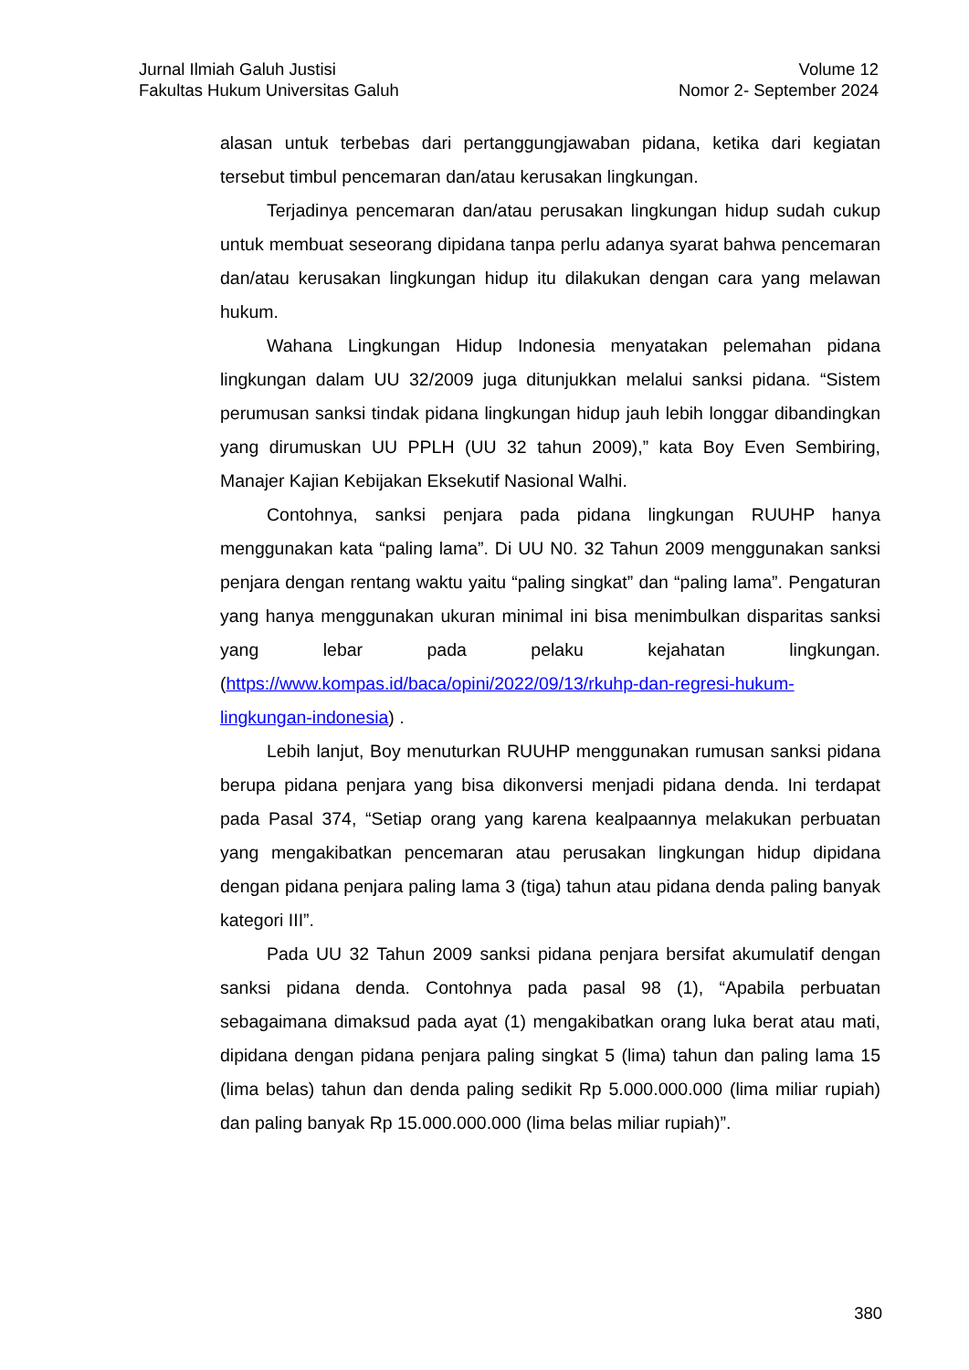Jurnal Ilmiah Galuh Justisi
Fakultas Hukum Universitas Galuh
Volume 12
Nomor 2- September 2024
alasan untuk terbebas dari pertanggungjawaban pidana, ketika dari kegiatan tersebut timbul pencemaran dan/atau kerusakan lingkungan.
Terjadinya pencemaran dan/atau perusakan lingkungan hidup sudah cukup untuk membuat seseorang dipidana tanpa perlu adanya syarat bahwa pencemaran dan/atau kerusakan lingkungan hidup itu dilakukan dengan cara yang melawan hukum.
Wahana Lingkungan Hidup Indonesia menyatakan pelemahan pidana lingkungan dalam UU 32/2009 juga ditunjukkan melalui sanksi pidana. “Sistem perumusan sanksi tindak pidana lingkungan hidup jauh lebih longgar dibandingkan yang dirumuskan UU PPLH (UU 32 tahun 2009),” kata Boy Even Sembiring, Manajer Kajian Kebijakan Eksekutif Nasional Walhi.
Contohnya, sanksi penjara pada pidana lingkungan RUUHP hanya menggunakan kata “paling lama”. Di UU N0. 32 Tahun 2009 menggunakan sanksi penjara dengan rentang waktu yaitu “paling singkat” dan “paling lama”. Pengaturan yang hanya menggunakan ukuran minimal ini bisa menimbulkan disparitas sanksi yang lebar pada pelaku kejahatan lingkungan. (https://www.kompas.id/baca/opini/2022/09/13/rkuhp-dan-regresi-hukum-lingkungan-indonesia) .
Lebih lanjut, Boy menuturkan RUUHP menggunakan rumusan sanksi pidana berupa pidana penjara yang bisa dikonversi menjadi pidana denda. Ini terdapat pada Pasal 374, “Setiap orang yang karena kealpaannya melakukan perbuatan yang mengakibatkan pencemaran atau perusakan lingkungan hidup dipidana dengan pidana penjara paling lama 3 (tiga) tahun atau pidana denda paling banyak kategori III”.
Pada UU 32 Tahun 2009 sanksi pidana penjara bersifat akumulatif dengan sanksi pidana denda. Contohnya pada pasal 98 (1), “Apabila perbuatan sebagaimana dimaksud pada ayat (1) mengakibatkan orang luka berat atau mati, dipidana dengan pidana penjara paling singkat 5 (lima) tahun dan paling lama 15 (lima belas) tahun dan denda paling sedikit Rp 5.000.000.000 (lima miliar rupiah) dan paling banyak Rp 15.000.000.000 (lima belas miliar rupiah)”.
380